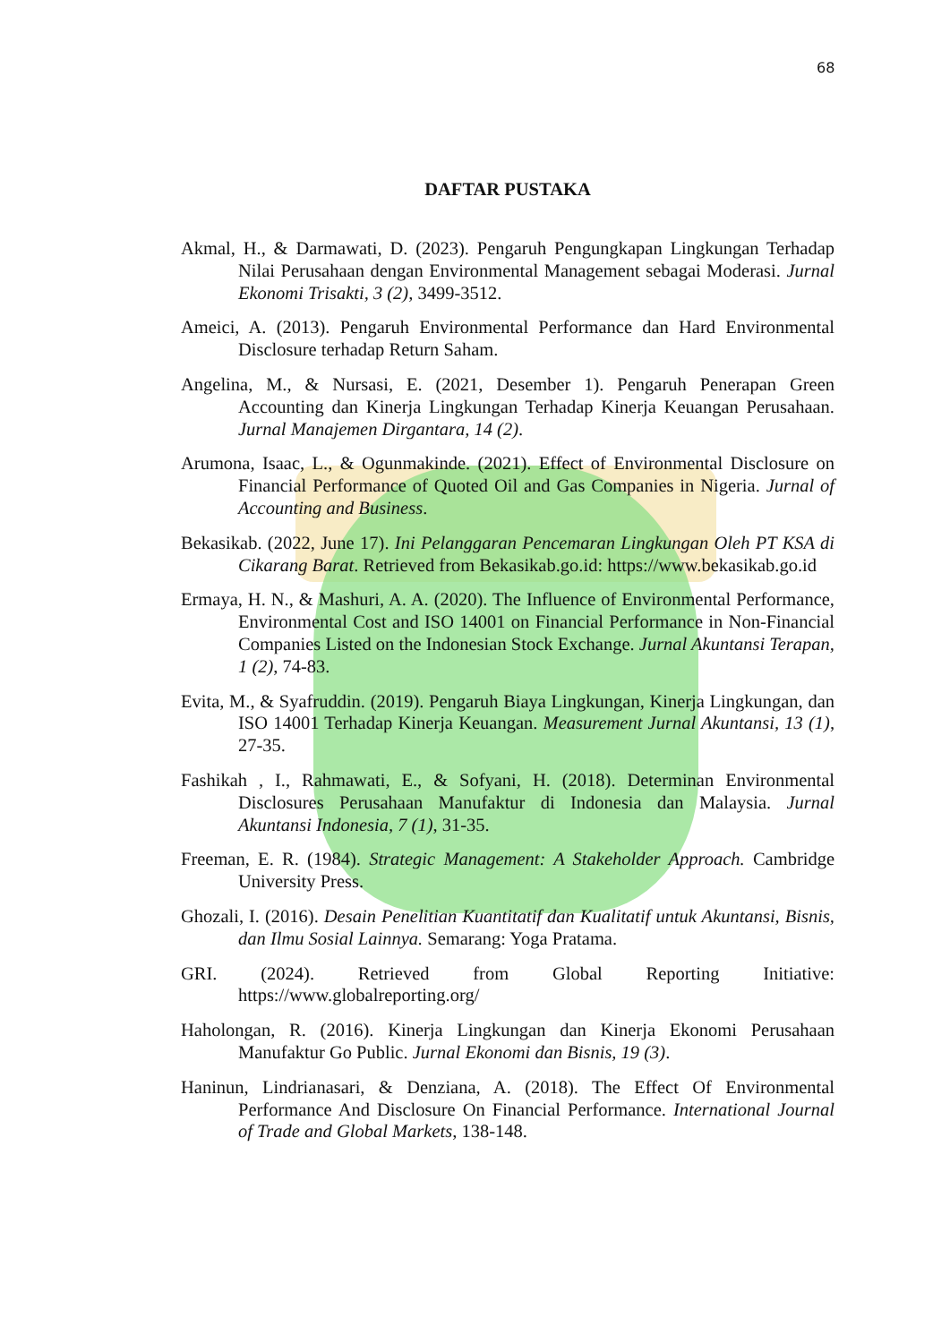68
DAFTAR PUSTAKA
Akmal, H., & Darmawati, D. (2023). Pengaruh Pengungkapan Lingkungan Terhadap Nilai Perusahaan dengan Environmental Management sebagai Moderasi. Jurnal Ekonomi Trisakti, 3 (2), 3499-3512.
Ameici, A. (2013). Pengaruh Environmental Performance dan Hard Environmental Disclosure terhadap Return Saham.
Angelina, M., & Nursasi, E. (2021, Desember 1). Pengaruh Penerapan Green Accounting dan Kinerja Lingkungan Terhadap Kinerja Keuangan Perusahaan. Jurnal Manajemen Dirgantara, 14 (2).
Arumona, Isaac, L., & Ogunmakinde. (2021). Effect of Environmental Disclosure on Financial Performance of Quoted Oil and Gas Companies in Nigeria. Jurnal of Accounting and Business.
Bekasikab. (2022, June 17). Ini Pelanggaran Pencemaran Lingkungan Oleh PT KSA di Cikarang Barat. Retrieved from Bekasikab.go.id: https://www.bekasikab.go.id
Ermaya, H. N., & Mashuri, A. A. (2020). The Influence of Environmental Performance, Environmental Cost and ISO 14001 on Financial Performance in Non-Financial Companies Listed on the Indonesian Stock Exchange. Jurnal Akuntansi Terapan, 1 (2), 74-83.
Evita, M., & Syafruddin. (2019). Pengaruh Biaya Lingkungan, Kinerja Lingkungan, dan ISO 14001 Terhadap Kinerja Keuangan. Measurement Jurnal Akuntansi, 13 (1), 27-35.
Fashikah , I., Rahmawati, E., & Sofyani, H. (2018). Determinan Environmental Disclosures Perusahaan Manufaktur di Indonesia dan Malaysia. Jurnal Akuntansi Indonesia, 7 (1), 31-35.
Freeman, E. R. (1984). Strategic Management: A Stakeholder Approach. Cambridge University Press.
Ghozali, I. (2016). Desain Penelitian Kuantitatif dan Kualitatif untuk Akuntansi, Bisnis, dan Ilmu Sosial Lainnya. Semarang: Yoga Pratama.
GRI. (2024). Retrieved from Global Reporting Initiative: https://www.globalreporting.org/
Haholongan, R. (2016). Kinerja Lingkungan dan Kinerja Ekonomi Perusahaan Manufaktur Go Public. Jurnal Ekonomi dan Bisnis, 19 (3).
Haninun, Lindrianasari, & Denziana, A. (2018). The Effect Of Environmental Performance And Disclosure On Financial Performance. International Journal of Trade and Global Markets, 138-148.